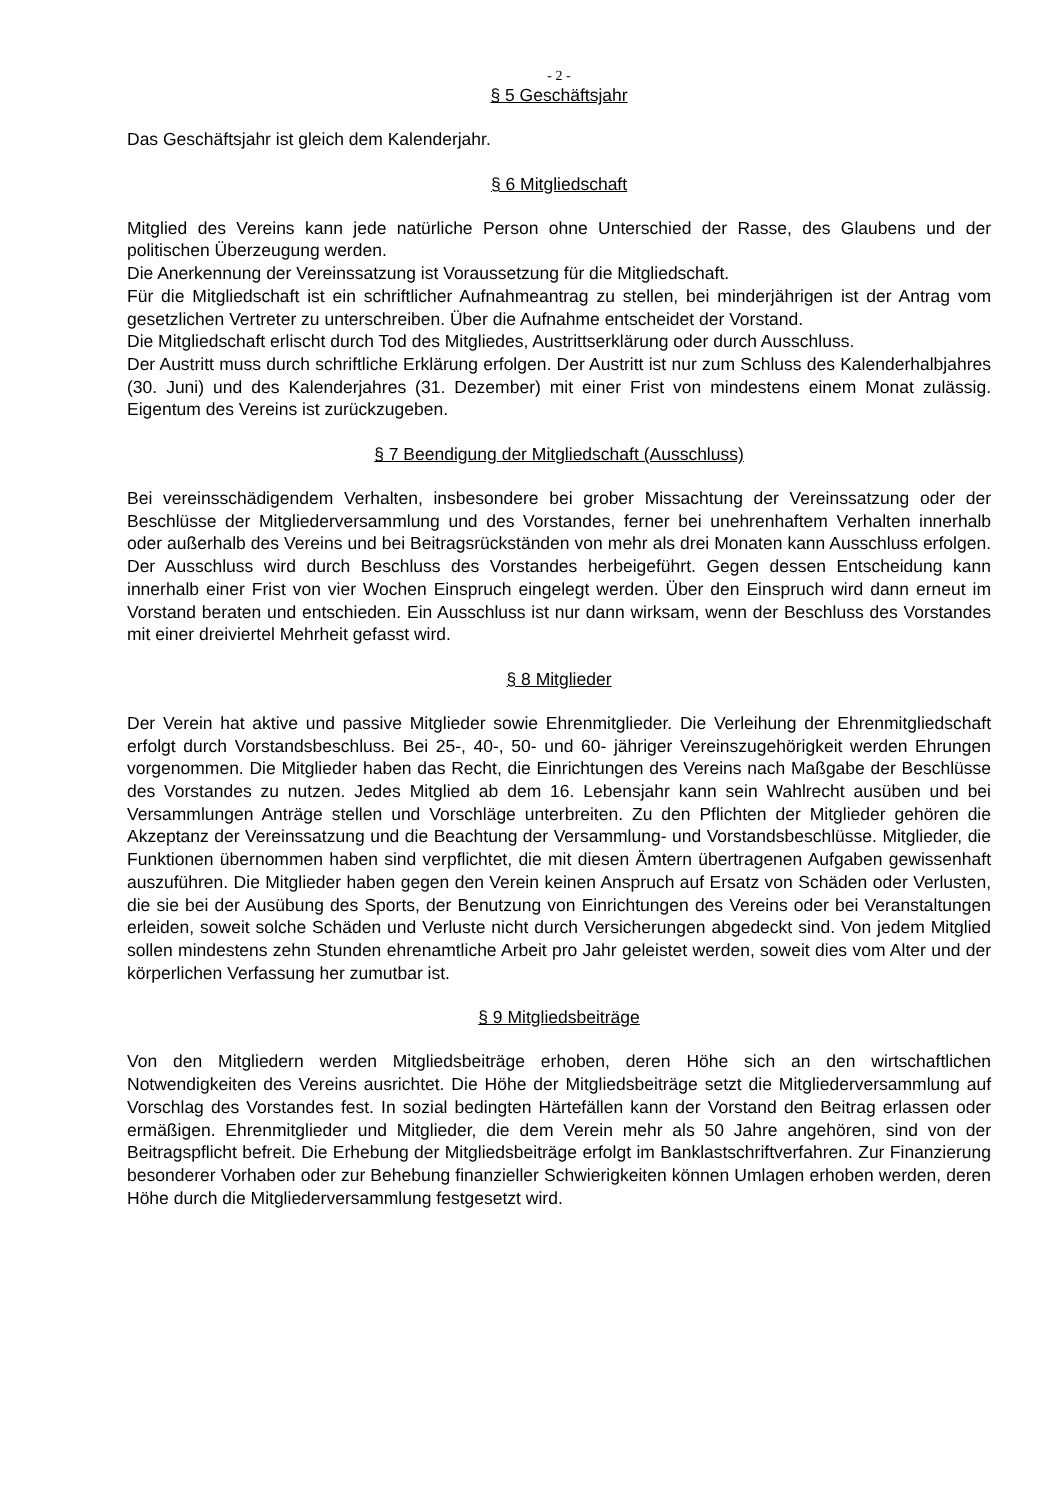- 2 -
§ 5 Geschäftsjahr
Das Geschäftsjahr ist gleich dem Kalenderjahr.
§ 6 Mitgliedschaft
Mitglied des Vereins kann jede natürliche Person ohne Unterschied der Rasse, des Glaubens und der politischen Überzeugung werden.
Die Anerkennung der Vereinssatzung ist Voraussetzung für die Mitgliedschaft.
Für die Mitgliedschaft ist ein schriftlicher Aufnahmeantrag zu stellen, bei minderjährigen ist der Antrag vom gesetzlichen Vertreter zu unterschreiben. Über die Aufnahme entscheidet der Vorstand.
Die Mitgliedschaft erlischt durch Tod des Mitgliedes, Austrittserklärung oder durch Ausschluss.
Der Austritt muss durch schriftliche Erklärung erfolgen. Der Austritt ist nur zum Schluss des Kalenderhalbjahres (30. Juni) und des Kalenderjahres (31. Dezember) mit einer Frist von mindestens einem Monat zulässig. Eigentum des Vereins ist zurückzugeben.
§ 7 Beendigung der Mitgliedschaft (Ausschluss)
Bei vereinsschädigendem Verhalten, insbesondere bei grober Missachtung der Vereinssatzung oder der Beschlüsse der Mitgliederversammlung und des Vorstandes, ferner bei unehrenhaftem Verhalten innerhalb oder außerhalb des Vereins und bei Beitragsrückständen von mehr als drei Monaten kann Ausschluss erfolgen. Der Ausschluss wird durch Beschluss des Vorstandes herbeigeführt. Gegen dessen Entscheidung kann innerhalb einer Frist von vier Wochen Einspruch eingelegt werden. Über den Einspruch wird dann erneut im Vorstand beraten und entschieden. Ein Ausschluss ist nur dann wirksam, wenn der Beschluss des Vorstandes mit einer dreiviertel Mehrheit gefasst wird.
§ 8 Mitglieder
Der Verein hat aktive und passive Mitglieder sowie Ehrenmitglieder. Die Verleihung der Ehrenmitgliedschaft erfolgt durch Vorstandsbeschluss. Bei 25-, 40-, 50- und 60- jähriger Vereinszugehörigkeit werden Ehrungen vorgenommen. Die Mitglieder haben das Recht, die Einrichtungen des Vereins nach Maßgabe der Beschlüsse des Vorstandes zu nutzen. Jedes Mitglied ab dem 16. Lebensjahr kann sein Wahlrecht ausüben und bei Versammlungen Anträge stellen und Vorschläge unterbreiten. Zu den Pflichten der Mitglieder gehören die Akzeptanz der Vereinssatzung und die Beachtung der Versammlung- und Vorstandsbeschlüsse. Mitglieder, die Funktionen übernommen haben sind verpflichtet, die mit diesen Ämtern übertragenen Aufgaben gewissenhaft auszuführen. Die Mitglieder haben gegen den Verein keinen Anspruch auf Ersatz von Schäden oder Verlusten, die sie bei der Ausübung des Sports, der Benutzung von Einrichtungen des Vereins oder bei Veranstaltungen erleiden, soweit solche Schäden und Verluste nicht durch Versicherungen abgedeckt sind. Von jedem Mitglied sollen mindestens zehn Stunden ehrenamtliche Arbeit pro Jahr geleistet werden, soweit dies vom Alter und der körperlichen Verfassung her zumutbar ist.
§ 9 Mitgliedsbeiträge
Von den Mitgliedern werden Mitgliedsbeiträge erhoben, deren Höhe sich an den wirtschaftlichen Notwendigkeiten des Vereins ausrichtet. Die Höhe der Mitgliedsbeiträge setzt die Mitgliederversammlung auf Vorschlag des Vorstandes fest. In sozial bedingten Härtefällen kann der Vorstand den Beitrag erlassen oder ermäßigen. Ehrenmitglieder und Mitglieder, die dem Verein mehr als 50 Jahre angehören, sind von der Beitragspflicht befreit. Die Erhebung der Mitgliedsbeiträge erfolgt im Banklastschriftverfahren. Zur Finanzierung besonderer Vorhaben oder zur Behebung finanzieller Schwierigkeiten können Umlagen erhoben werden, deren Höhe durch die Mitgliederversammlung festgesetzt wird.